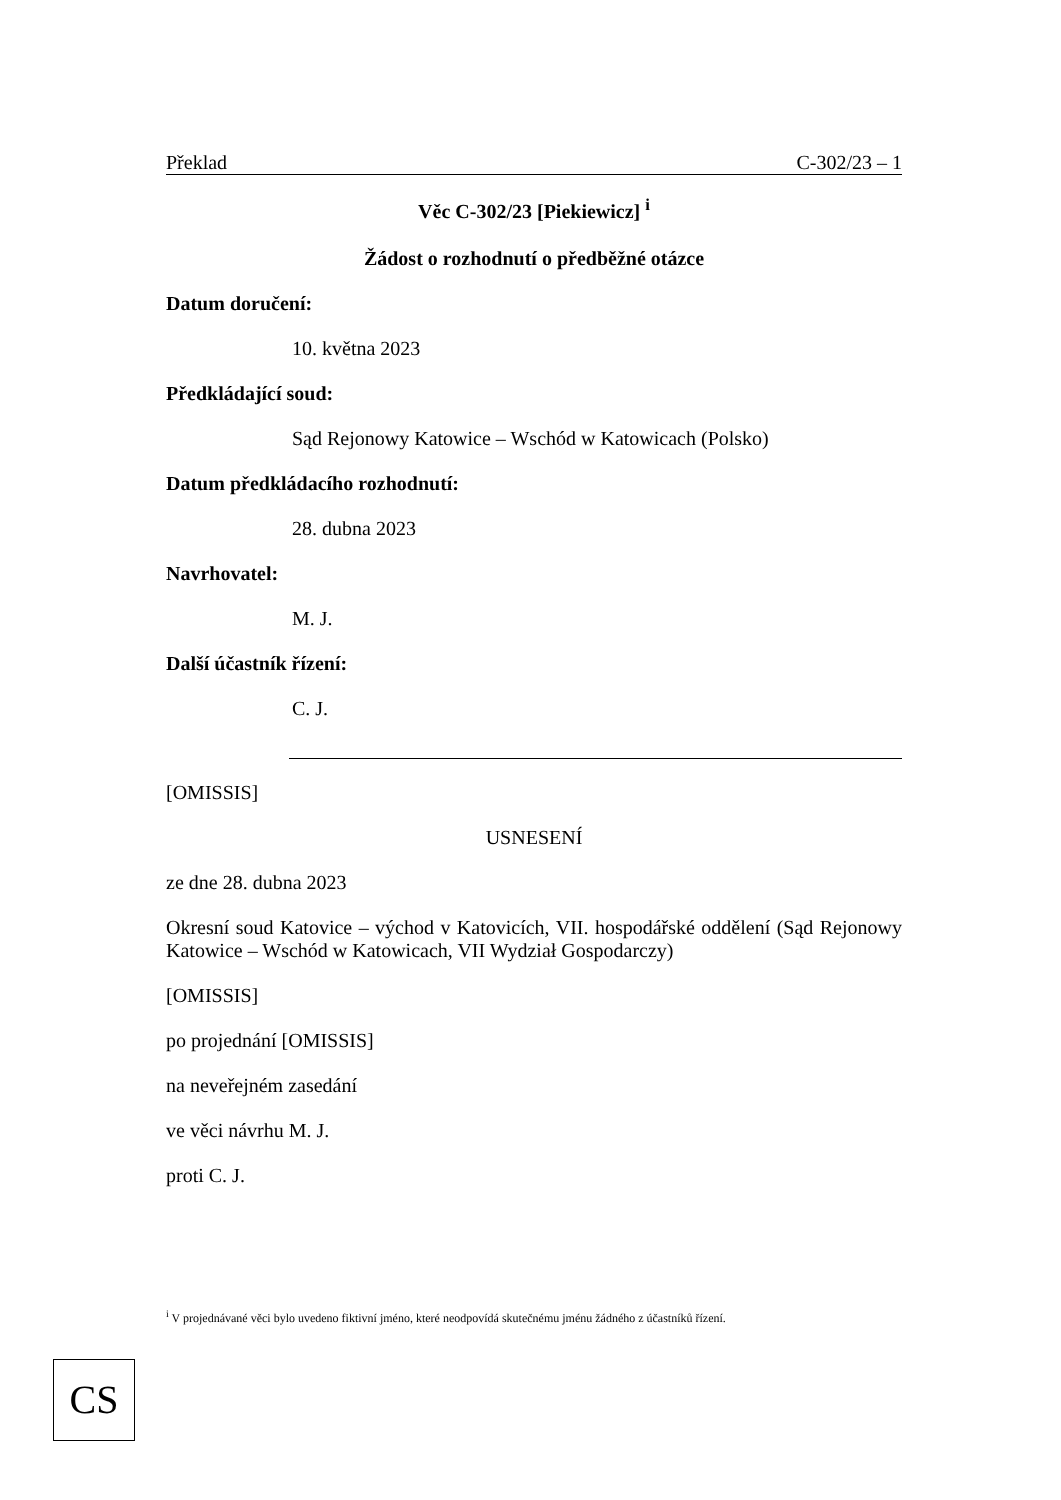Překlad C-302/23 – 1
Věc C-302/23 [Piekiewicz] <sup>i</sup>
Žádost o rozhodnutí o předběžné otázce
Datum doručení:
10. května 2023
Předkládající soud:
Sąd Rejonowy Katowice – Wschód w Katowicach (Polsko)
Datum předkládacího rozhodnutí:
28. dubna 2023
Navrhovatel:
M. J.
Další účastník řízení:
C. J.
[OMISSIS]
USNESENÍ
ze dne 28. dubna 2023
Okresní soud Katovice – východ v Katovicích, VII. hospodářské oddělení (Sąd Rejonowy Katowice – Wschód w Katowicach, VII Wydział Gospodarczy)
[OMISSIS]
po projednání [OMISSIS]
na neveřejném zasedání
ve věci návrhu M. J.
proti C. J.
<sup>i</sup> V projednávané věci bylo uvedeno fiktivní jméno, které neodpovídá skutečnému jménu žádného z účastníků řízení.
CS